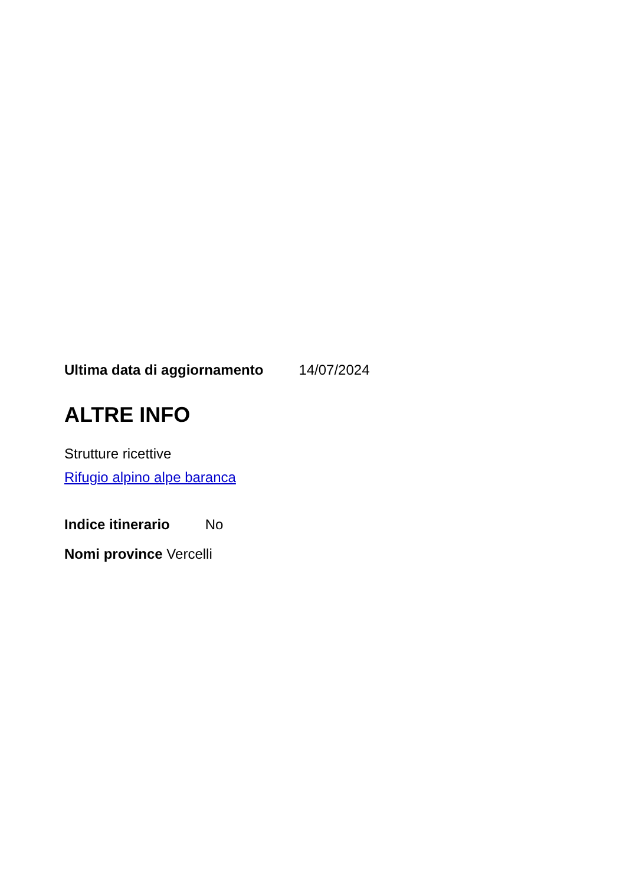Ultima data di aggiornamento 14/07/2024
ALTRE INFO
Strutture ricettive
Rifugio alpino alpe baranca
Indice itinerario No
Nomi province Vercelli